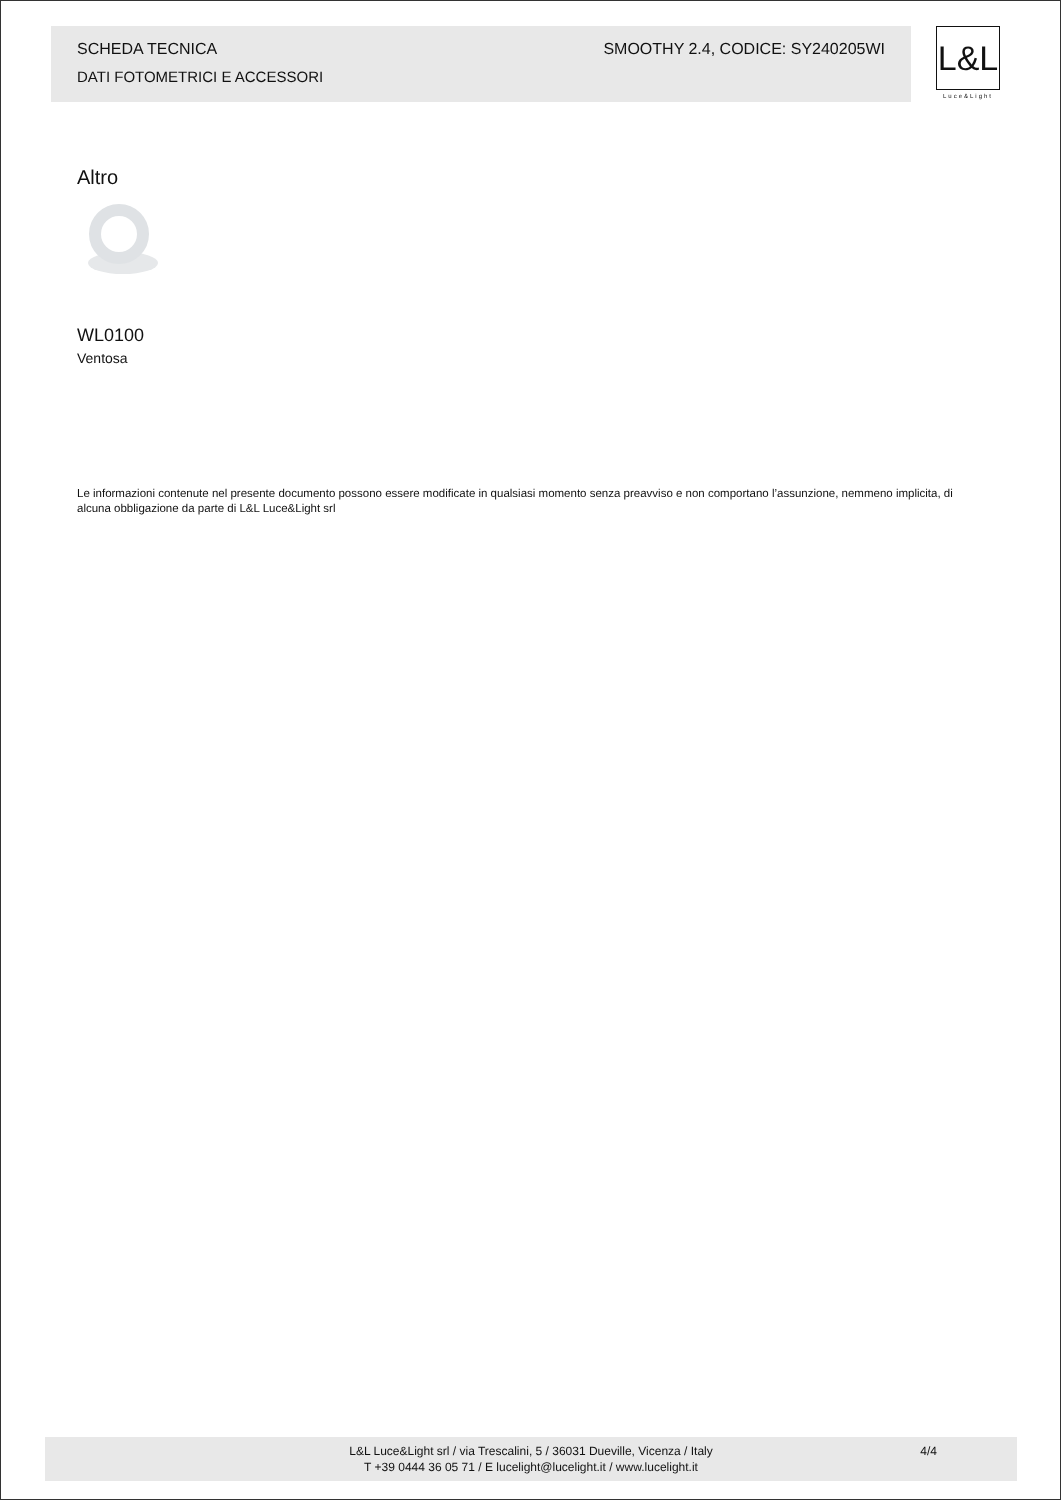SCHEDA TECNICA SMOOTHY 2.4, CODICE: SY240205WI
DATI FOTOMETRICI E ACCESSORI
L&L
Luce&Light
Altro
WL0100
Ventosa
Le informazioni contenute nel presente documento possono essere modificate in qualsiasi momento senza preavviso e non comportano l’assunzione, nemmeno implicita, di alcuna obbligazione da parte di L&L Luce&Light srl
L&L Luce&Light srl / via Trescalini, 5 / 36031 Dueville, Vicenza / Italy
T +39 0444 36 05 71 / E lucelight@lucelight.it / www.lucelight.it
4/4